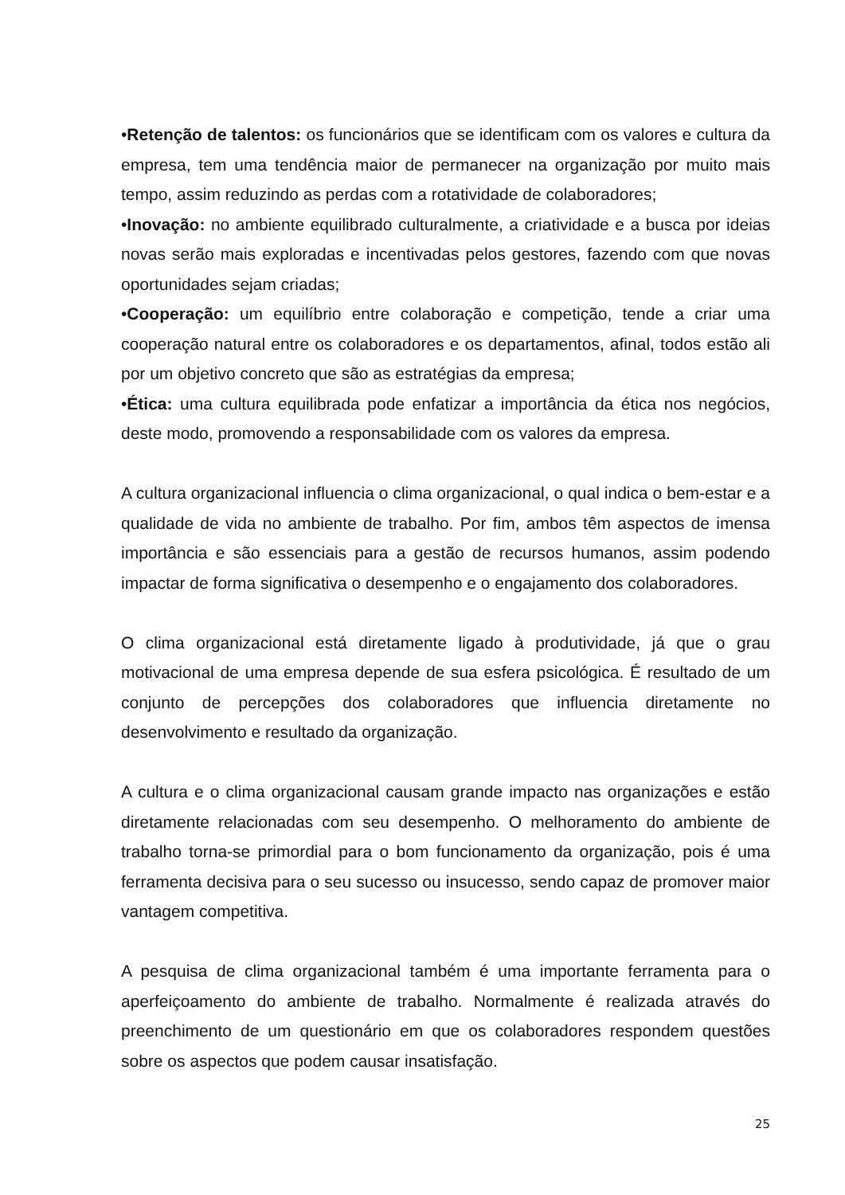•Retenção de talentos: os funcionários que se identificam com os valores e cultura da empresa, tem uma tendência maior de permanecer na organização por muito mais tempo, assim reduzindo as perdas com a rotatividade de colaboradores;
•Inovação: no ambiente equilibrado culturalmente, a criatividade e a busca por ideias novas serão mais exploradas e incentivadas pelos gestores, fazendo com que novas oportunidades sejam criadas;
•Cooperação: um equilíbrio entre colaboração e competição, tende a criar uma cooperação natural entre os colaboradores e os departamentos, afinal, todos estão ali por um objetivo concreto que são as estratégias da empresa;
•Ética: uma cultura equilibrada pode enfatizar a importância da ética nos negócios, deste modo, promovendo a responsabilidade com os valores da empresa.
A cultura organizacional influencia o clima organizacional, o qual indica o bem-estar e a qualidade de vida no ambiente de trabalho. Por fim, ambos têm aspectos de imensa importância e são essenciais para a gestão de recursos humanos, assim podendo impactar de forma significativa o desempenho e o engajamento dos colaboradores.
O clima organizacional está diretamente ligado à produtividade, já que o grau motivacional de uma empresa depende de sua esfera psicológica. É resultado de um conjunto de percepções dos colaboradores que influencia diretamente no desenvolvimento e resultado da organização.
A cultura e o clima organizacional causam grande impacto nas organizações e estão diretamente relacionadas com seu desempenho. O melhoramento do ambiente de trabalho torna-se primordial para o bom funcionamento da organização, pois é uma ferramenta decisiva para o seu sucesso ou insucesso, sendo capaz de promover maior vantagem competitiva.
A pesquisa de clima organizacional também é uma importante ferramenta para o aperfeiçoamento do ambiente de trabalho. Normalmente é realizada através do preenchimento de um questionário em que os colaboradores respondem questões sobre os aspectos que podem causar insatisfação.
25